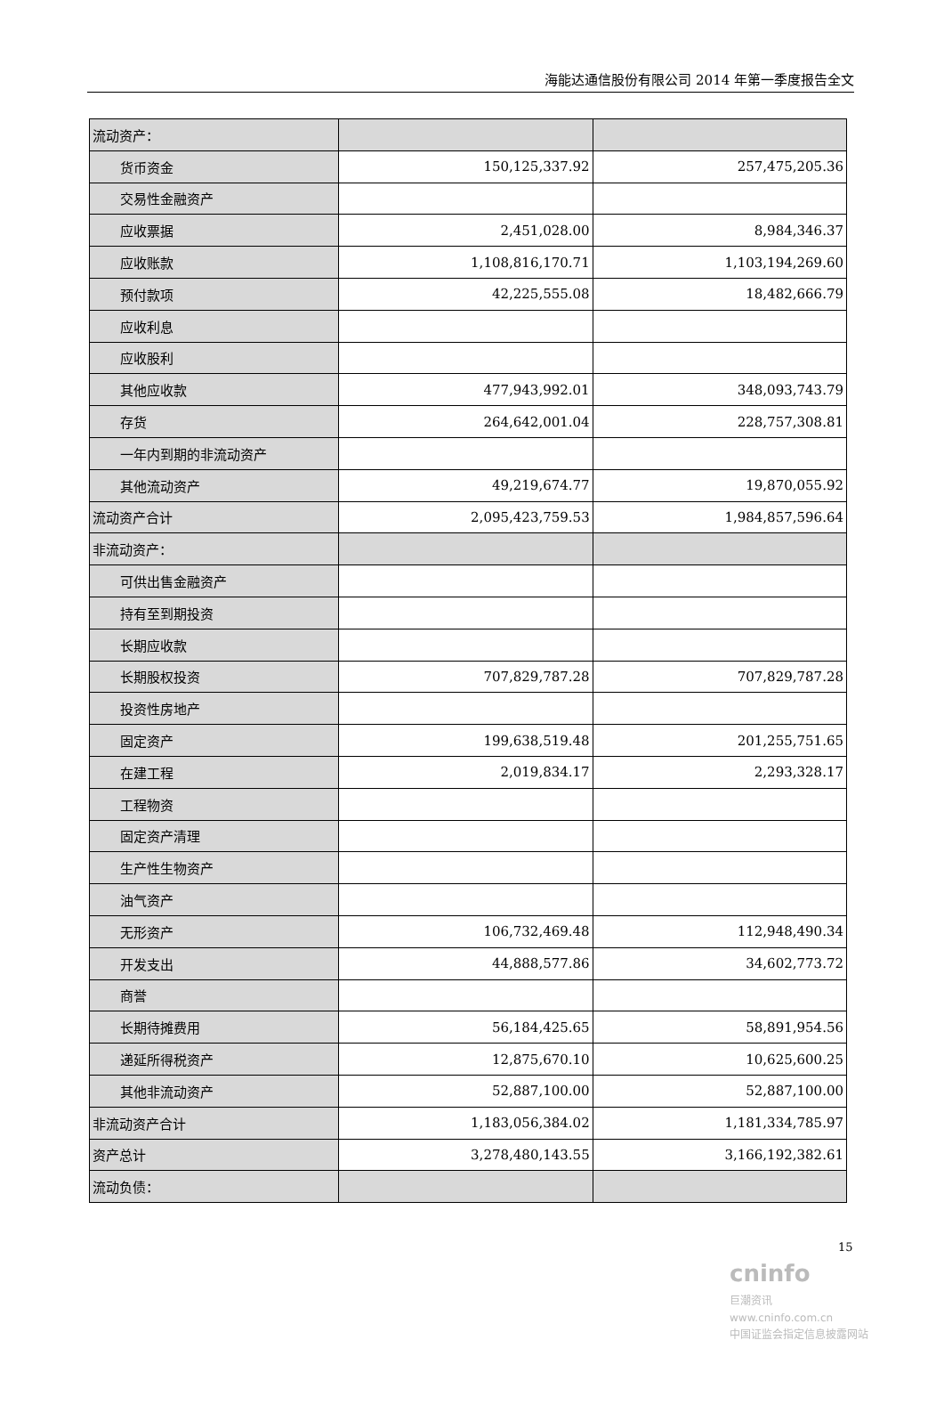海能达通信股份有限公司 2014 年第一季度报告全文
| 流动资产： | | |
| 货币资金 | 150,125,337.92 | 257,475,205.36 |
| 交易性金融资产 | | |
| 应收票据 | 2,451,028.00 | 8,984,346.37 |
| 应收账款 | 1,108,816,170.71 | 1,103,194,269.60 |
| 预付款项 | 42,225,555.08 | 18,482,666.79 |
| 应收利息 | | |
| 应收股利 | | |
| 其他应收款 | 477,943,992.01 | 348,093,743.79 |
| 存货 | 264,642,001.04 | 228,757,308.81 |
| 一年内到期的非流动资产 | | |
| 其他流动资产 | 49,219,674.77 | 19,870,055.92 |
| 流动资产合计 | 2,095,423,759.53 | 1,984,857,596.64 |
| 非流动资产： | | |
| 可供出售金融资产 | | |
| 持有至到期投资 | | |
| 长期应收款 | | |
| 长期股权投资 | 707,829,787.28 | 707,829,787.28 |
| 投资性房地产 | | |
| 固定资产 | 199,638,519.48 | 201,255,751.65 |
| 在建工程 | 2,019,834.17 | 2,293,328.17 |
| 工程物资 | | |
| 固定资产清理 | | |
| 生产性生物资产 | | |
| 油气资产 | | |
| 无形资产 | 106,732,469.48 | 112,948,490.34 |
| 开发支出 | 44,888,577.86 | 34,602,773.72 |
| 商誉 | | |
| 长期待摊费用 | 56,184,425.65 | 58,891,954.56 |
| 递延所得税资产 | 12,875,670.10 | 10,625,600.25 |
| 其他非流动资产 | 52,887,100.00 | 52,887,100.00 |
| 非流动资产合计 | 1,183,056,384.02 | 1,181,334,785.97 |
| 资产总计 | 3,278,480,143.55 | 3,166,192,382.61 |
| 流动负债： | | |
15
cninfo
巨潮资讯
www.cninfo.com.cn
中国证监会指定信息披露网站